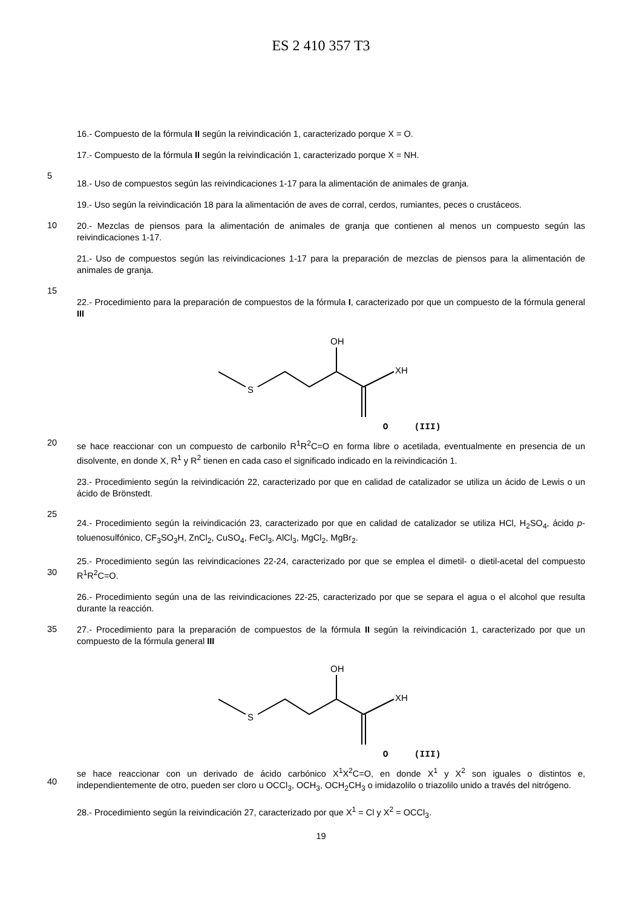ES 2 410 357 T3
16.- Compuesto de la fórmula II según la reivindicación 1, caracterizado porque X = O.
17.- Compuesto de la fórmula II según la reivindicación 1, caracterizado porque X = NH.
5
18.- Uso de compuestos según las reivindicaciones 1-17 para la alimentación de animales de granja.
19.- Uso según la reivindicación 18 para la alimentación de aves de corral, cerdos, rumiantes, peces o crustáceos.
10
20.- Mezclas de piensos para la alimentación de animales de granja que contienen al menos un compuesto según las reivindicaciones 1-17.
21.- Uso de compuestos según las reivindicaciones 1-17 para la preparación de mezclas de piensos para la alimentación de animales de granja.
15
22.- Procedimiento para la preparación de compuestos de la fórmula I, caracterizado por que un compuesto de la fórmula general III
S
OH
XH
O (III)
20
se hace reaccionar con un compuesto de carbonilo R<sup>1</sup>R<sup>2</sup>C=O en forma libre o acetilada, eventualmente en presencia de un disolvente, en donde X, R<sup>1</sup> y R<sup>2</sup> tienen en cada caso el significado indicado en la reivindicación 1.
23.- Procedimiento según la reivindicación 22, caracterizado por que en calidad de catalizador se utiliza un ácido de Lewis o un ácido de Brönstedt.
25
24.- Procedimiento según la reivindicación 23, caracterizado por que en calidad de catalizador se utiliza HCl, H<sub>2</sub>SO<sub>4</sub>, ácido p-toluenosulfónico, CF<sub>3</sub>SO<sub>3</sub>H, ZnCl<sub>2</sub>, CuSO<sub>4</sub>, FeCl<sub>3</sub>, AlCl<sub>3</sub>, MgCl<sub>2</sub>, MgBr<sub>2</sub>.
30
25.- Procedimiento según las reivindicaciones 22-24, caracterizado por que se emplea el dimetil- o dietil-acetal del compuesto R<sup>1</sup>R<sup>2</sup>C=O.
26.- Procedimiento según una de las reivindicaciones 22-25, caracterizado por que se separa el agua o el alcohol que resulta durante la reacción.
35
27.- Procedimiento para la preparación de compuestos de la fórmula II según la reivindicación 1, caracterizado por que un compuesto de la fórmula general III
S
OH
XH
O (III)
40
se hace reaccionar con un derivado de ácido carbónico X<sup>1</sup>X<sup>2</sup>C=O, en donde X<sup>1</sup> y X<sup>2</sup> son iguales o distintos e, independientemente de otro, pueden ser cloro u OCCl<sub>3</sub>, OCH<sub>3</sub>, OCH<sub>2</sub>CH<sub>3</sub> o imidazolilo o triazolilo unido a través del nitrógeno.
28.- Procedimiento según la reivindicación 27, caracterizado por que X<sup>1</sup> = Cl y X<sup>2</sup> = OCCl<sub>3</sub>.
19